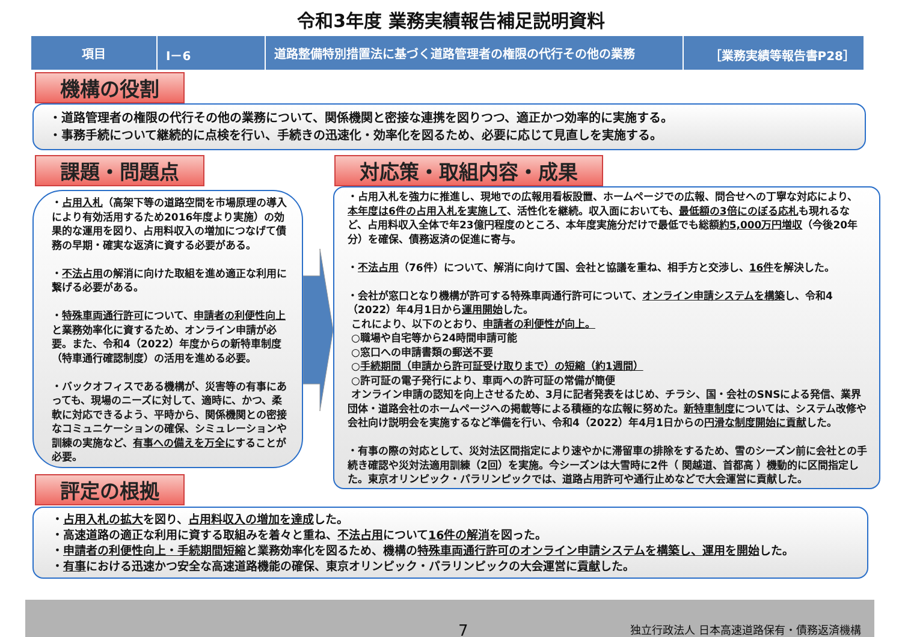令和3年度 業務実績報告補足説明資料
| 項目 | Ⅰ－6 | 道路整備特別措置法に基づく道路管理者の権限の代行その他の業務 | ［業務実績等報告書P28］ |
機構の役割
・道路管理者の権限の代行その他の業務について、関係機関と密接な連携を図りつつ、適正かつ効率的に実施する。
・事務手続について継続的に点検を行い、手続きの迅速化・効率化を図るため、必要に応じて見直しを実施する。
課題・問題点
・占用入札（高架下等の道路空間を市場原理の導入により有効活用するため2016年度より実施）の効果的な運用を図り、占用料収入の増加につなげて債務の早期・確実な返済に資する必要がある。
・不法占用の解消に向けた取組を進め適正な利用に繋げる必要がある。
・特殊車両通行許可について、申請者の利便性向上と業務効率化に資するため、オンライン申請が必要。また、令和4（2022）年度からの新特車制度（特車通行確認制度）の活用を進める必要。
・バックオフィスである機構が、災害等の有事にあっても、現場のニーズに対して、適時に、かつ、柔軟に対応できるよう、平時から、関係機関との密接なコミュニケーションの確保、シミュレーションや訓練の実施など、有事への備えを万全にすることが必要。
評定の根拠
対応策・取組内容・成果
・占用入札を強力に推進し、現地での広報用看板設置、ホームページでの広報、問合せへの丁寧な対応により、本年度は6件の占用入札を実施して、活性化を継続。収入面においても、最低額の3倍にのぼる応札も現れるなど、占用料収入全体で年23億円程度のところ、本年度実施分だけで最低でも総額約5,000万円増収（今後20年分）を確保、債務返済の促進に寄与。
・不法占用（76件）について、解消に向けて国、会社と協議を重ね、相手方と交渉し、16件を解決した。
・会社が窓口となり機構が許可する特殊車両通行許可について、オンライン申請システムを構築し、令和4（2022）年4月1日から運用開始した。
これにより、以下のとおり、申請者の利便性が向上。
○職場や自宅等から24時間申請可能
○窓口への申請書類の郵送不要
○手続期間（申請から許可証受け取りまで）の短縮（約1週間）
○許可証の電子発行により、車両への許可証の常備が簡便
オンライン申請の認知を向上させるため、3月に記者発表をはじめ、チラシ、国・会社のSNSによる発信、業界団体・道路会社のホームページへの掲載等による積極的な広報に努めた。新特車制度については、システム改修や会社向け説明会を実施するなど準備を行い、令和4（2022）年4月1日からの円滑な制度開始に貢献した。
・有事の際の対応として、災対法区間指定により速やかに滞留車の排除をするため、雪のシーズン前に会社との手続き確認や災対法適用訓練（2回）を実施。今シーズンは大雪時に2件（ 関越道、首都高 ）機動的に区間指定した。東京オリンピック・パラリンピックでは、道路占用許可や通行止めなどで大会運営に貢献した。
・占用入札の拡大を図り、占用料収入の増加を達成した。
・高速道路の適正な利用に資する取組みを着々と重ね、不法占用について16件の解消を図った。
・申請者の利便性向上・手続期間短縮と業務効率化を図るため、機構の特殊車両通行許可のオンライン申請システムを構築し、運用を開始した。
・有事における迅速かつ安全な高速道路機能の確保、東京オリンピック・パラリンピックの大会運営に貢献した。
7 独立行政法人 日本高速道路保有・債務返済機構